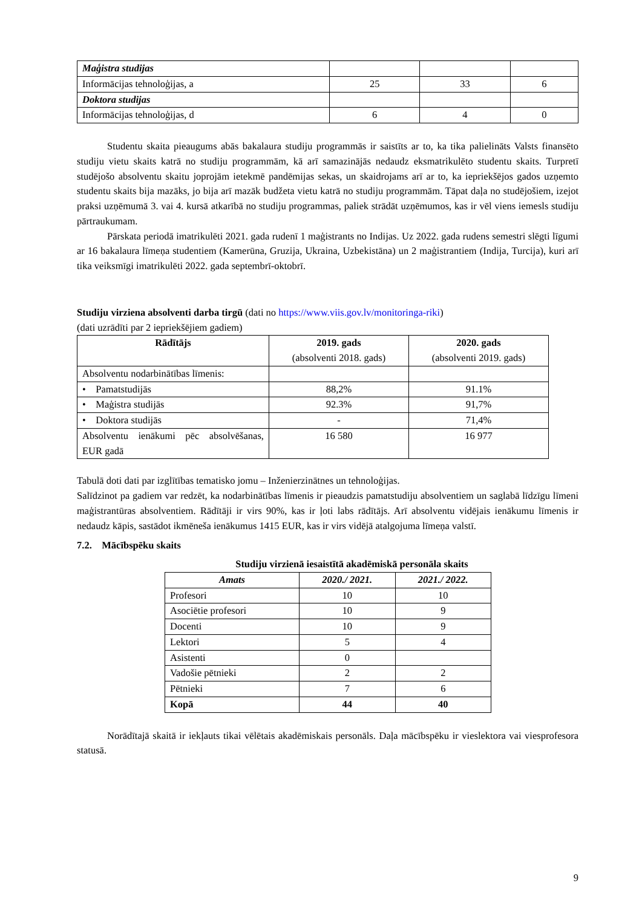| Maģistra studijas | | | |
| Informācijas tehnoloģijas, a | 25 | 33 | 6 |
| Doktora studijas | | | |
| Informācijas tehnoloģijas, d | 6 | 4 | 0 |
Studentu skaita pieaugums abās bakalaura studiju programmās ir saistīts ar to, ka tika palielināts Valsts finansēto studiju vietu skaits katrā no studiju programmām, kā arī samazinājās nedaudz eksmatrikulēto studentu skaits. Turpretī studējošo absolventu skaitu joprojām ietekmē pandēmijas sekas, un skaidrojams arī ar to, ka iepriekšējos gados uzņemto studentu skaits bija mazāks, jo bija arī mazāk budžeta vietu katrā no studiju programmām. Tāpat daļa no studējošiem, izejot praksi uzņēmumā 3. vai 4. kursā atkarībā no studiju programmas, paliek strādāt uzņēmumos, kas ir vēl viens iemesls studiju pārtraukumam.
Pārskata periodā imatrikulēti 2021. gada rudenī 1 maģistrants no Indijas. Uz 2022. gada rudens semestri slēgti līgumi ar 16 bakalaura līmeņa studentiem (Kamerūna, Gruzija, Ukraina, Uzbekistāna) un 2 maģistrantiem (Indija, Turcija), kuri arī tika veiksmīgi imatrikulēti 2022. gada septembrī-oktobrī.
Studiju virziena absolventi darba tirgū (dati no https://www.viis.gov.lv/monitoringa-riki)
(dati uzrādīti par 2 iepriekšējiem gadiem)
| Rādītājs | 2019. gads (absolventi 2018. gads) | 2020. gads (absolventi 2019. gads) |
| --- | --- | --- |
| Absolventu nodarbinātības līmenis: | | |
| • Pamatstudijās | 88,2% | 91.1% |
| • Maģistra studijās | 92.3% | 91,7% |
| • Doktora studijās | - | 71,4% |
| Absolventu ienākumi pēc absolvēšanas, EUR gadā | 16 580 | 16 977 |
Tabulā doti dati par izglītības tematisko jomu – Inženierzinātnes un tehnoloģijas.
Salīdzinot pa gadiem var redzēt, ka nodarbinātības līmenis ir pieaudzis pamatstudiju absolventiem un saglabā līdzīgu līmeni maģistrantūras absolventiem. Rādītāji ir virs 90%, kas ir ļoti labs rādītājs. Arī absolventu vidējais ienākumu līmenis ir nedaudz kāpis, sastādot ikmēneša ienākumus 1415 EUR, kas ir virs vidējā atalgojuma līmeņa valstī.
7.2. Mācībspēku skaits
Studiju virzienā iesaistītā akadēmiskā personāla skaits
| Amats | 2020./ 2021. | 2021./ 2022. |
| --- | --- | --- |
| Profesori | 10 | 10 |
| Asociētie profesori | 10 | 9 |
| Docenti | 10 | 9 |
| Lektori | 5 | 4 |
| Asistenti | 0 | |
| Vadošie pētnieki | 2 | 2 |
| Pētnieki | 7 | 6 |
| Kopā | 44 | 40 |
Norādītajā skaitā ir iekļauts tikai vēlētais akadēmiskais personāls. Daļa mācībspēku ir vieslektora vai viesprofesora statusā.
9